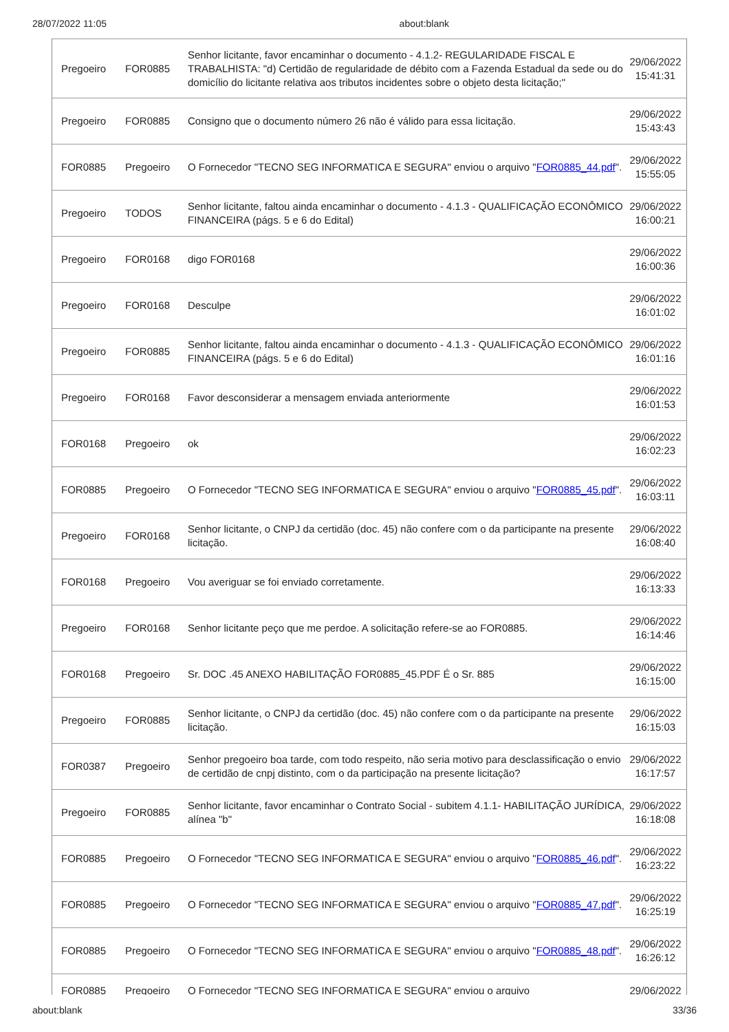28/07/2022 11:05 about:blank
| Pregoeiro | FOR0885 | Senhor licitante, favor encaminhar o documento - 4.1.2- REGULARIDADE FISCAL E TRABALHISTA: "d) Certidão de regularidade de débito com a Fazenda Estadual da sede ou do domicílio do licitante relativa aos tributos incidentes sobre o objeto desta licitação;" | 29/06/2022 15:41:31 |
| Pregoeiro | FOR0885 | Consigno que o documento número 26 não é válido para essa licitação. | 29/06/2022 15:43:43 |
| FOR0885 | Pregoeiro | O Fornecedor "TECNO SEG INFORMATICA E SEGURA" enviou o arquivo " FOR0885_44.pdf ". | 29/06/2022 15:55:05 |
| Pregoeiro | TODOS | Senhor licitante, faltou ainda encaminhar o documento - 4.1.3 - QUALIFICAÇÃO ECONÔMICO FINANCEIRA (págs. 5 e 6 do Edital) | 29/06/2022 16:00:21 |
| Pregoeiro | FOR0168 | digo FOR0168 | 29/06/2022 16:00:36 |
| Pregoeiro | FOR0168 | Desculpe | 29/06/2022 16:01:02 |
| Pregoeiro | FOR0885 | Senhor licitante, faltou ainda encaminhar o documento - 4.1.3 - QUALIFICAÇÃO ECONÔMICO FINANCEIRA (págs. 5 e 6 do Edital) | 29/06/2022 16:01:16 |
| Pregoeiro | FOR0168 | Favor desconsiderar a mensagem enviada anteriormente | 29/06/2022 16:01:53 |
| FOR0168 | Pregoeiro | ok | 29/06/2022 16:02:23 |
| FOR0885 | Pregoeiro | O Fornecedor "TECNO SEG INFORMATICA E SEGURA" enviou o arquivo " FOR0885_45.pdf ". | 29/06/2022 16:03:11 |
| Pregoeiro | FOR0168 | Senhor licitante, o CNPJ da certidão (doc. 45) não confere com o da participante na presente licitação. | 29/06/2022 16:08:40 |
| FOR0168 | Pregoeiro | Vou averiguar se foi enviado corretamente. | 29/06/2022 16:13:33 |
| Pregoeiro | FOR0168 | Senhor licitante peço que me perdoe. A solicitação refere-se ao FOR0885. | 29/06/2022 16:14:46 |
| FOR0168 | Pregoeiro | Sr. DOC .45 ANEXO HABILITAÇÃO FOR0885_45.PDF É o Sr. 885 | 29/06/2022 16:15:00 |
| Pregoeiro | FOR0885 | Senhor licitante, o CNPJ da certidão (doc. 45) não confere com o da participante na presente licitação. | 29/06/2022 16:15:03 |
| FOR0387 | Pregoeiro | Senhor pregoeiro boa tarde, com todo respeito, não seria motivo para desclassificação o envio de certidão de cnpj distinto, com o da participação na presente licitação? | 29/06/2022 16:17:57 |
| Pregoeiro | FOR0885 | Senhor licitante, favor encaminhar o Contrato Social - subitem 4.1.1- HABILITAÇÃO JURÍDICA, alínea "b" | 29/06/2022 16:18:08 |
| FOR0885 | Pregoeiro | O Fornecedor "TECNO SEG INFORMATICA E SEGURA" enviou o arquivo " FOR0885_46.pdf ". | 29/06/2022 16:23:22 |
| FOR0885 | Pregoeiro | O Fornecedor "TECNO SEG INFORMATICA E SEGURA" enviou o arquivo " FOR0885_47.pdf ". | 29/06/2022 16:25:19 |
| FOR0885 | Pregoeiro | O Fornecedor "TECNO SEG INFORMATICA E SEGURA" enviou o arquivo " FOR0885_48.pdf ". | 29/06/2022 16:26:12 |
| FOR0885 | Pregoeiro | O Fornecedor "TECNO SEG INFORMATICA E SEGURA" enviou o arquivo | 29/06/2022 |
about:blank 33/36